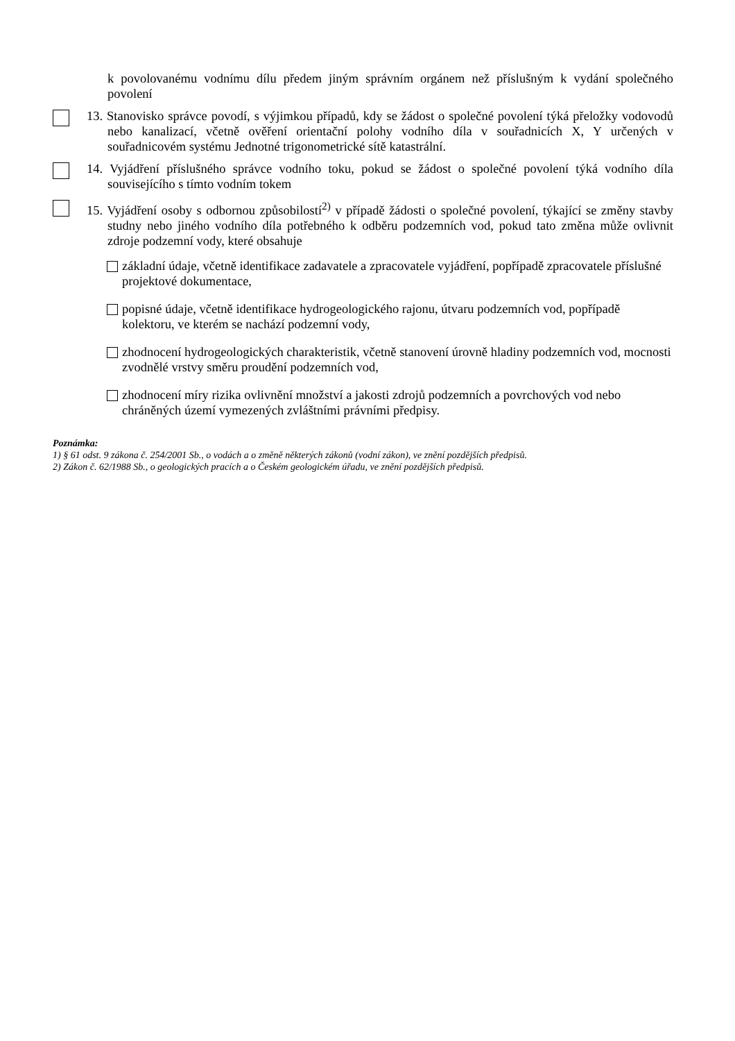k povolovanému vodnímu dílu předem jiným správním orgánem než příslušným k vydání společného povolení
13. Stanovisko správce povodí, s výjimkou případů, kdy se žádost o společné povolení týká přeložky vodovodů nebo kanalizací, včetně ověření orientační polohy vodního díla v souřadnicích X, Y určených v souřadnicovém systému Jednotné trigonometrické sítě katastrální.
14. Vyjádření příslušného správce vodního toku, pokud se žádost o společné povolení týká vodního díla souvisejícího s tímto vodním tokem
15. Vyjádření osoby s odbornou způsobilostí<sup>2)</sup> v případě žádosti o společné povolení, týkající se změny stavby studny nebo jiného vodního díla potřebného k odběru podzemních vod, pokud tato změna může ovlivnit zdroje podzemní vody, které obsahuje
základní údaje, včetně identifikace zadavatele a zpracovatele vyjádření, popřípadě zpracovatele příslušné projektové dokumentace,
popisné údaje, včetně identifikace hydrogeologického rajonu, útvaru podzemních vod, popřípadě kolektoru, ve kterém se nachází podzemní vody,
zhodnocení hydrogeologických charakteristik, včetně stanovení úrovně hladiny podzemních vod, mocnosti zvodnělé vrstvy směru proudění podzemních vod,
zhodnocení míry rizika ovlivnění množství a jakosti zdrojů podzemních a povrchových vod nebo chráněných území vymezených zvláštními právními předpisy.
Poznámka:
1) § 61 odst. 9 zákona č. 254/2001 Sb., o vodách a o změně některých zákonů (vodní zákon), ve znění pozdějších předpisů.
2) Zákon č. 62/1988 Sb., o geologických pracích a o Českém geologickém úřadu, ve znění pozdějších předpisů.